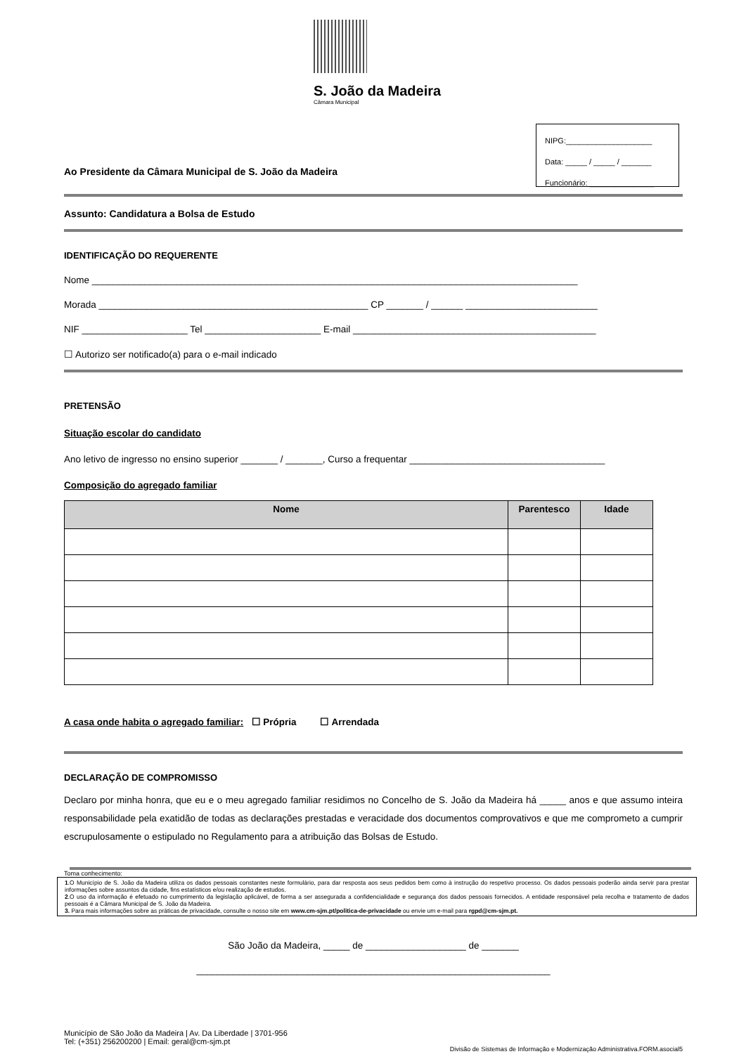S. João da Madeira
Câmara Municipal
NIPG:____________________
Data: _____ / _____ / _______
Funcionário: _______________
Ao Presidente da Câmara Municipal de S. João da Madeira
Assunto: Candidatura a Bolsa de Estudo
IDENTIFICAÇÃO DO REQUERENTE
Nome ____________________________________________________________________________________________
Morada ___________________________________________________ CP _______ / ______ _________________________
NIF ____________________ Tel ______________________ E-mail ______________________________________________
☐ Autorizo ser notificado(a) para o e-mail indicado
PRETENSÃO
Situação escolar do candidato
Ano letivo de ingresso no ensino superior _______ / _______, Curso a frequentar _____________________________________
Composição do agregado familiar
| Nome | Parentesco | Idade |
| --- | --- | --- |
A casa onde habita o agregado familiar: ☐ Própria ☐ Arrendada
DECLARAÇÃO DE COMPROMISSO
Declaro por minha honra, que eu e o meu agregado familiar residimos no Concelho de S. João da Madeira há _____ anos e que assumo inteira responsabilidade pela exatidão de todas as declarações prestadas e veracidade dos documentos comprovativos e que me comprometo a cumprir escrupulosamente o estipulado no Regulamento para a atribuição das Bolsas de Estudo.
Toma conhecimento:
1.O Município de S. João da Madeira utiliza os dados pessoais constantes neste formulário, para dar resposta aos seus pedidos bem como à instrução do respetivo processo. Os dados pessoais poderão ainda servir para prestar informações sobre assuntos da cidade, fins estatísticos e/ou realização de estudos.
2.O uso da informação é efetuado no cumprimento da legislação aplicável, de forma a ser assegurada a confidencialidade e segurança dos dados pessoais fornecidos. A entidade responsável pela recolha e tratamento de dados pessoais é a Câmara Municipal de S. João da Madeira.
3. Para mais informações sobre as práticas de privacidade, consulte o nosso site em www.cm-sjm.pt/politica-de-privacidade ou envie um e-mail para rgpd@cm-sjm.pt.
São João da Madeira, _____ de ___________________ de _______
___________________________________________________________________
Município de São João da Madeira | Av. Da Liberdade | 3701-956
Tel: (+351) 256200200 | Email: geral@cm-sjm.pt
Divisão de Sistemas de Informação e Modernização Administrativa.FORM.asocial5